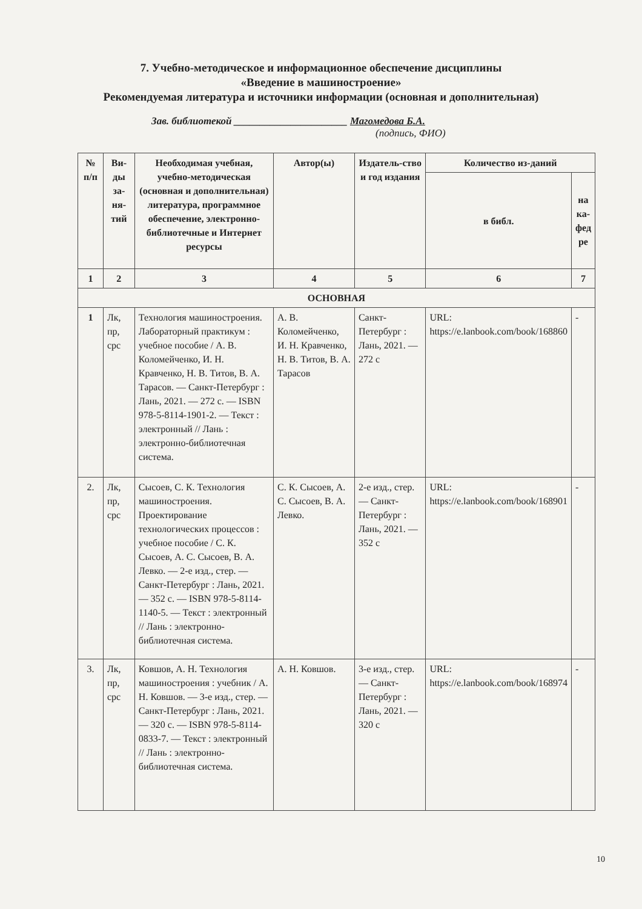7. Учебно-методическое и информационное обеспечение дисциплины
«Введение в машиностроение»
Рекомендуемая литература и источники информации (основная и дополнительная)
Зав. библиотекой ______________________ Магомедова Б.А.
(подпись, ФИО)
| № п/п | Ви-ды за-ня-тий | Необходимая учебная, учебно-методическая (основная и дополнительная) литература, программное обеспечение, электронно-библиотечные и Интернет ресурсы | Автор(ы) | Издатель-ство и год издания | Количество из-даний | |
| --- | --- | --- | --- | --- | --- | --- |
| | | | | | в библ. | на ка-фед ре |
| 1 | 2 | 3 | 4 | 5 | 6 | 7 |
| ОСНОВНАЯ | | | | | | |
| 1 | Лк, пр, срс | Технология машиностроения. Лабораторный практикум : учебное пособие / А. В. Коломейченко, И. Н. Кравченко, Н. В. Титов, В. А. Тарасов. — Санкт-Петербург : Лань, 2021. — 272 с. — ISBN 978-5-8114-1901-2. — Текст : электронный // Лань : электронно-библиотечная система. | А. В. Коломейченко, И. Н. Кравченко, Н. В. Титов, В. А. Тарасов | Санкт-Петербург : Лань, 2021. — 272 с | URL: https://e.lanbook.com/book/168860 | - |
| 2. | Лк, пр, срс | Сысоев, С. К. Технология машиностроения. Проектирование технологических процессов : учебное пособие / С. К. Сысоев, А. С. Сысоев, В. А. Левко. — 2-е изд., стер. — Санкт-Петербург : Лань, 2021. — 352 с. — ISBN 978-5-8114-1140-5. — Текст : электронный // Лань : электронно-библиотечная система. | С. К. Сысоев, А. С. Сысоев, В. А. Левко. | 2-е изд., стер. — Санкт-Петербург : Лань, 2021. — 352 с | URL: https://e.lanbook.com/book/168901 | - |
| 3. | Лк, пр, срс | Ковшов, А. Н. Технология машиностроения : учебник / А. Н. Ковшов. — 3-е изд., стер. — Санкт-Петербург : Лань, 2021. — 320 с. — ISBN 978-5-8114-0833-7. — Текст : электронный // Лань : электронно-библиотечная система. | А. Н. Ковшов. | 3-е изд., стер. — Санкт-Петербург : Лань, 2021. — 320 с | URL: https://e.lanbook.com/book/168974 | - |
10